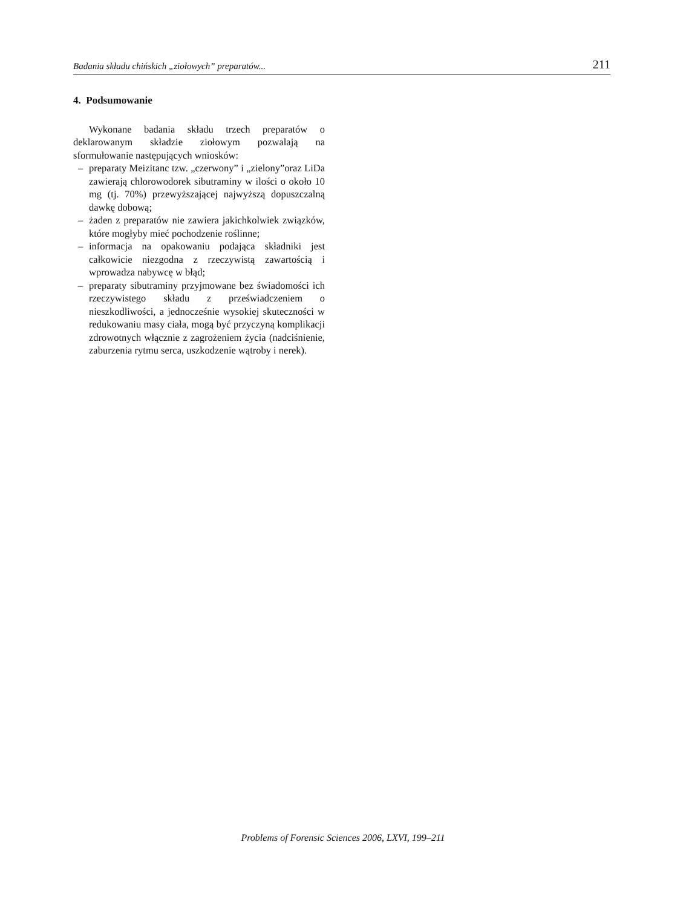Badania składu chińskich „ziołowych” preparatów... 211
4. Podsumowanie
Wykonane badania składu trzech preparatów o deklarowanym składzie ziołowym pozwalają na sformułowanie następujących wniosków:
– preparaty Meizitanc tzw. „czerwony” i „zielony”oraz LiDa zawierają chlorowodorek sibutraminy w ilości o około 10 mg (tj. 70%) przewyższającej najwyższą dopuszczalną dawkę dobową;
– żaden z preparatów nie zawiera jakichkolwiek związków, które mogłyby mieć pochodzenie roślinne;
– informacja na opakowaniu podająca składniki jest całkowicie niezgodna z rzeczywistą zawartością i wprowadza nabywcę w błąd;
– preparaty sibutraminy przyjmowane bez świadomości ich rzeczywistego składu z przeświadczeniem o nieszkodliwości, a jednocześnie wysokiej skuteczności w redukowaniu masy ciała, mogą być przyczyną komplikacji zdrowotnych włącznie z zagrożeniem życia (nadciśnienie, zaburzenia rytmu serca, uszkodzenie wątroby i nerek).
Problems of Forensic Sciences 2006, LXVI, 199–211